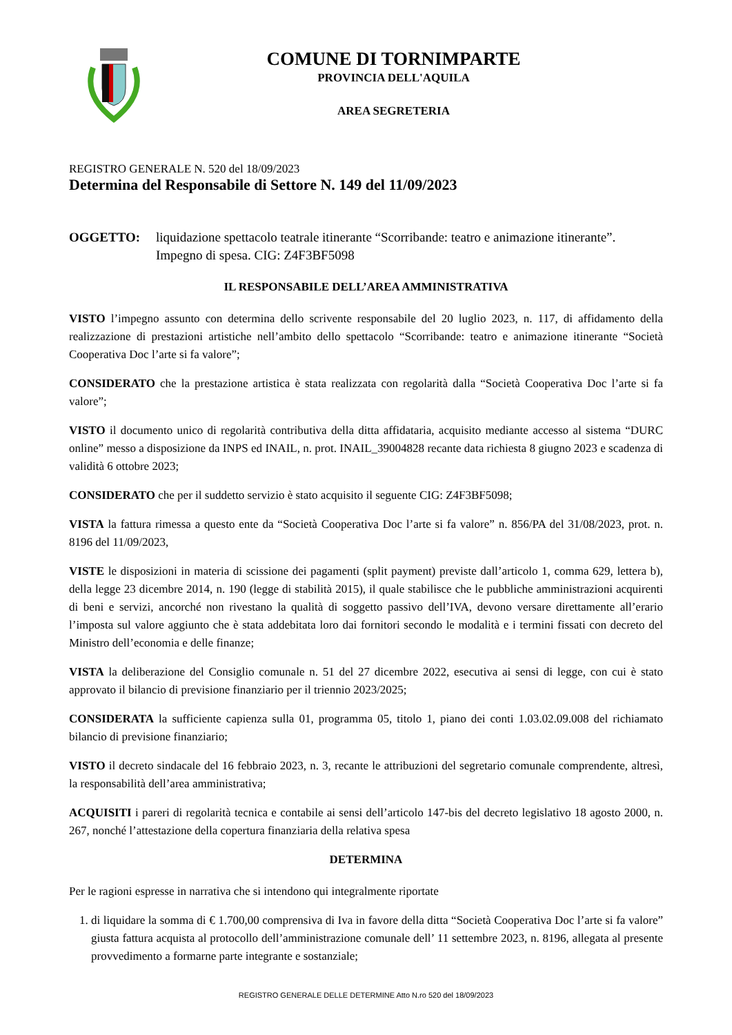COMUNE DI TORNIMPARTE
PROVINCIA DELL'AQUILA
AREA SEGRETERIA
REGISTRO GENERALE N. 520 del 18/09/2023
Determina del Responsabile di Settore N. 149 del 11/09/2023
OGGETTO: liquidazione spettacolo teatrale itinerante “Scorribande: teatro e animazione itinerante”. Impegno di spesa. CIG: Z4F3BF5098
IL RESPONSABILE DELL’AREA AMMINISTRATIVA
VISTO l’impegno assunto con determina dello scrivente responsabile del 20 luglio 2023, n. 117, di affidamento della realizzazione di prestazioni artistiche nell’ambito dello spettacolo “Scorribande: teatro e animazione itinerante “Società Cooperativa Doc l’arte si fa valore”;
CONSIDERATO che la prestazione artistica è stata realizzata con regolarità dalla “Società Cooperativa Doc l’arte si fa valore”;
VISTO il documento unico di regolarità contributiva della ditta affidataria, acquisito mediante accesso al sistema “DURC online” messo a disposizione da INPS ed INAIL, n. prot. INAIL_39004828 recante data richiesta 8 giugno 2023 e scadenza di validità 6 ottobre 2023;
CONSIDERATO che per il suddetto servizio è stato acquisito il seguente CIG: Z4F3BF5098;
VISTA la fattura rimessa a questo ente da “Società Cooperativa Doc l’arte si fa valore” n. 856/PA del 31/08/2023, prot. n. 8196 del 11/09/2023,
VISTE le disposizioni in materia di scissione dei pagamenti (split payment) previste dall’articolo 1, comma 629, lettera b), della legge 23 dicembre 2014, n. 190 (legge di stabilità 2015), il quale stabilisce che le pubbliche amministrazioni acquirenti di beni e servizi, ancorché non rivestano la qualità di soggetto passivo dell’IVA, devono versare direttamente all’erario l’imposta sul valore aggiunto che è stata addebitata loro dai fornitori secondo le modalità e i termini fissati con decreto del Ministro dell’economia e delle finanze;
VISTA la deliberazione del Consiglio comunale n. 51 del 27 dicembre 2022, esecutiva ai sensi di legge, con cui è stato approvato il bilancio di previsione finanziario per il triennio 2023/2025;
CONSIDERATA la sufficiente capienza sulla 01, programma 05, titolo 1, piano dei conti 1.03.02.09.008 del richiamato bilancio di previsione finanziario;
VISTO il decreto sindacale del 16 febbraio 2023, n. 3, recante le attribuzioni del segretario comunale comprendente, altresì, la responsabilità dell’area amministrativa;
ACQUISITI i pareri di regolarità tecnica e contabile ai sensi dell’articolo 147-bis del decreto legislativo 18 agosto 2000, n. 267, nonché l’attestazione della copertura finanziaria della relativa spesa
DETERMINA
Per le ragioni espresse in narrativa che si intendono qui integralmente riportate
1. di liquidare la somma di € 1.700,00 comprensiva di Iva in favore della ditta “Società Cooperativa Doc l’arte si fa valore” giusta fattura acquista al protocollo dell’amministrazione comunale dell’ 11 settembre 2023, n. 8196, allegata al presente provvedimento a formarne parte integrante e sostanziale;
REGISTRO GENERALE DELLE DETERMINE Atto N.ro 520 del 18/09/2023